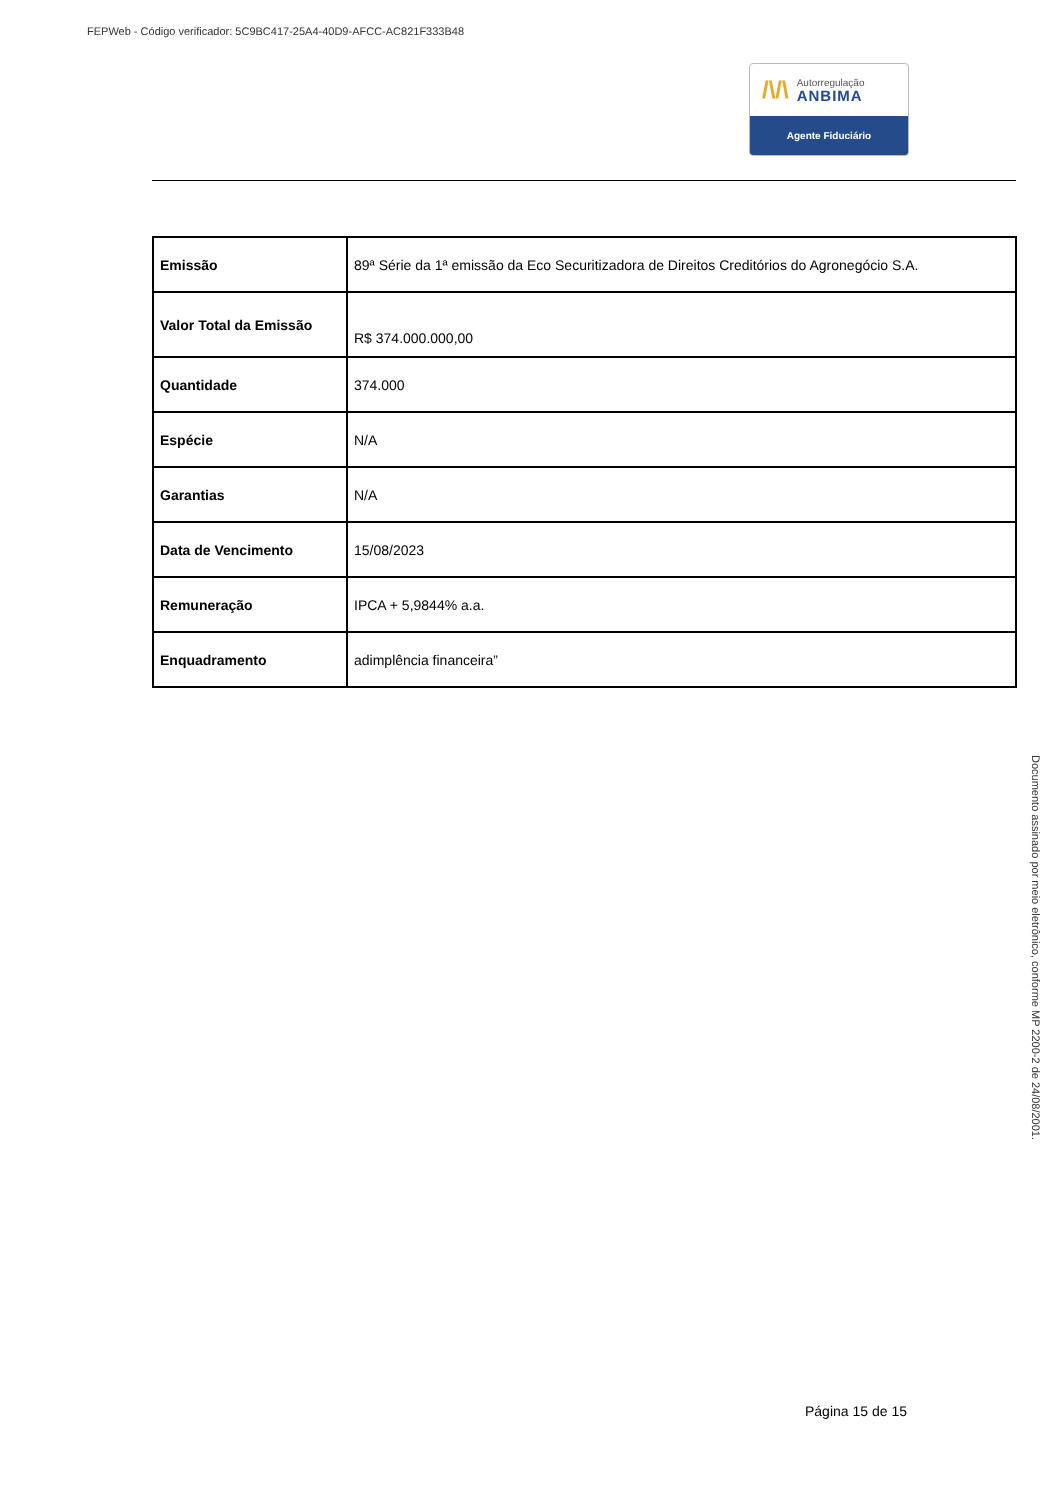FEPWeb - Código verificador: 5C9BC417-25A4-40D9-AFCC-AC821F333B48
/\/\
Autorregulação
ANBIMA
Agente Fiduciário
| Emissão | 89ª Série da 1ª emissão da Eco Securitizadora de Direitos Creditórios do Agronegócio S.A. |
| Valor Total da Emissão | R$ 374.000.000,00 |
| Quantidade | 374.000 |
| Espécie | N/A |
| Garantias | N/A |
| Data de Vencimento | 15/08/2023 |
| Remuneração | IPCA + 5,9844% a.a. |
| Enquadramento | adimplência financeira” |
Página 15 de 15
Documento assinado por meio eletrônico, conforme MP 2200-2 de 24/08/2001.